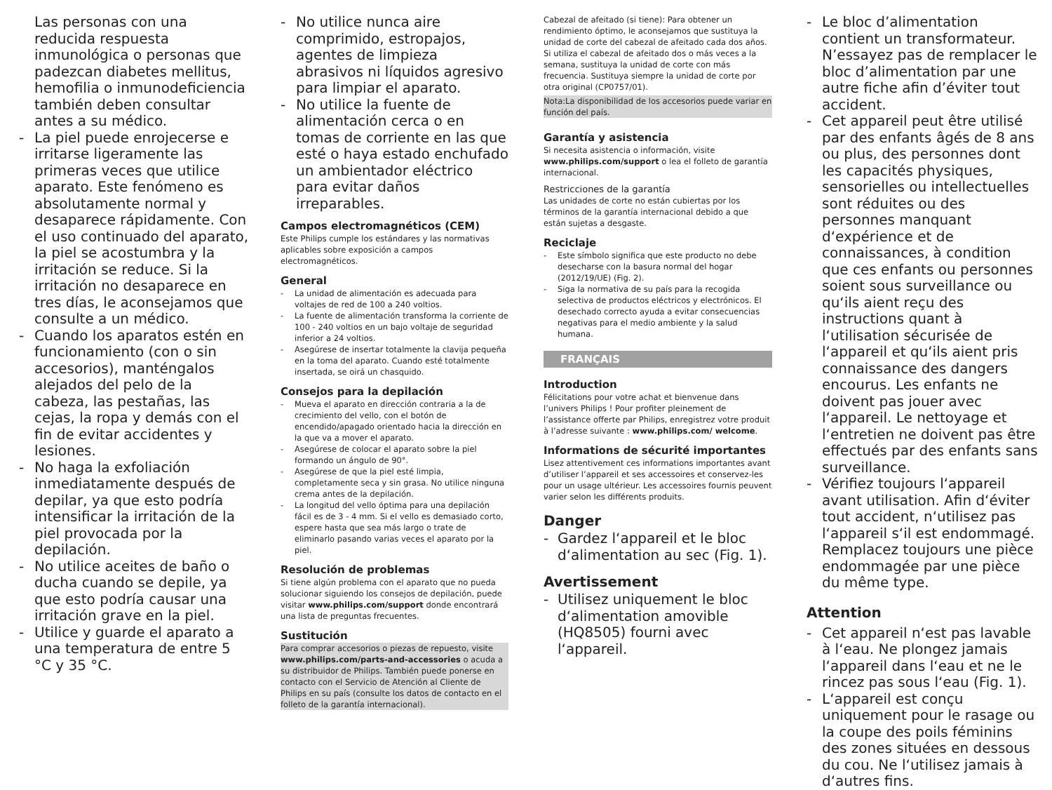Las personas con una reducida respuesta inmunológica o personas que padezcan diabetes mellitus, hemofilia o inmunodeficiencia también deben consultar antes a su médico.
- La piel puede enrojecerse e irritarse ligeramente las primeras veces que utilice aparato. Este fenómeno es absolutamente normal y desaparece rápidamente. Con el uso continuado del aparato, la piel se acostumbra y la irritación se reduce. Si la irritación no desaparece en tres días, le aconsejamos que consulte a un médico.
- Cuando los aparatos estén en funcionamiento (con o sin accesorios), manténgalos alejados del pelo de la cabeza, las pestañas, las cejas, la ropa y demás con el fin de evitar accidentes y lesiones.
- No haga la exfoliación inmediatamente después de depilar, ya que esto podría intensificar la irritación de la piel provocada por la depilación.
- No utilice aceites de baño o ducha cuando se depile, ya que esto podría causar una irritación grave en la piel.
- Utilice y guarde el aparato a una temperatura de entre 5 °C y 35 °C.
- No utilice nunca aire comprimido, estropajos, agentes de limpieza abrasivos ni líquidos agresivo para limpiar el aparato.
- No utilice la fuente de alimentación cerca o en tomas de corriente en las que esté o haya estado enchufado un ambientador eléctrico para evitar daños irreparables.
Campos electromagnéticos (CEM)
Este Philips cumple los estándares y las normativas aplicables sobre exposición a campos electromagnéticos.
General
- La unidad de alimentación es adecuada para voltajes de red de 100 a 240 voltios.
- La fuente de alimentación transforma la corriente de 100 - 240 voltios en un bajo voltaje de seguridad inferior a 24 voltios.
- Asegúrese de insertar totalmente la clavija pequeña en la toma del aparato. Cuando esté totalmente insertada, se oirá un chasquido.
Consejos para la depilación
- Mueva el aparato en dirección contraria a la de crecimiento del vello, con el botón de encendido/apagado orientado hacia la dirección en la que va a mover el aparato.
- Asegúrese de colocar el aparato sobre la piel formando un ángulo de 90°.
- Asegúrese de que la piel esté limpia, completamente seca y sin grasa. No utilice ninguna crema antes de la depilación.
- La longitud del vello óptima para una depilación fácil es de 3 - 4 mm. Si el vello es demasiado corto, espere hasta que sea más largo o trate de eliminarlo pasando varias veces el aparato por la piel.
Resolución de problemas
Si tiene algún problema con el aparato que no pueda solucionar siguiendo los consejos de depilación, puede visitar www.philips.com/support donde encontrará una lista de preguntas frecuentes.
Sustitución
Para comprar accesorios o piezas de repuesto, visite www.philips.com/parts-and-accessories o acuda a su distribuidor de Philips. También puede ponerse en contacto con el Servicio de Atención al Cliente de Philips en su país (consulte los datos de contacto en el folleto de la garantía internacional).
Cabezal de afeitado (si tiene): Para obtener un rendimiento óptimo, le aconsejamos que sustituya la unidad de corte del cabezal de afeitado cada dos años. Si utiliza el cabezal de afeitado dos o más veces a la semana, sustituya la unidad de corte con más frecuencia. Sustituya siempre la unidad de corte por otra original (CP0757/01).
Nota:La disponibilidad de los accesorios puede variar en función del país.
Garantía y asistencia
Si necesita asistencia o información, visite www.philips.com/support o lea el folleto de garantía internacional.
Restricciones de la garantía
Las unidades de corte no están cubiertas por los términos de la garantía internacional debido a que están sujetas a desgaste.
Reciclaje
- Este símbolo significa que este producto no debe desecharse con la basura normal del hogar (2012/19/UE) (Fig. 2).
- Siga la normativa de su país para la recogida selectiva de productos eléctricos y electrónicos. El desechado correcto ayuda a evitar consecuencias negativas para el medio ambiente y la salud humana.
FRANÇAIS
Introduction
Félicitations pour votre achat et bienvenue dans l’univers Philips ! Pour profiter pleinement de l’assistance offerte par Philips, enregistrez votre produit à l’adresse suivante : www.philips.com/ welcome.
Informations de sécurité importantes
Lisez attentivement ces informations importantes avant d’utiliser l’appareil et ses accessoires et conservez-les pour un usage ultérieur. Les accessoires fournis peuvent varier selon les différents produits.
Danger
- Gardez l‘appareil et le bloc d‘alimentation au sec (Fig. 1).
Avertissement
- Utilisez uniquement le bloc d‘alimentation amovible (HQ8505) fourni avec l‘appareil.
- Le bloc d’alimentation contient un transformateur. N’essayez pas de remplacer le bloc d’alimentation par une autre fiche afin d’éviter tout accident.
- Cet appareil peut être utilisé par des enfants âgés de 8 ans ou plus, des personnes dont les capacités physiques, sensorielles ou intellectuelles sont réduites ou des personnes manquant d‘expérience et de connaissances, à condition que ces enfants ou personnes soient sous surveillance ou qu‘ils aient reçu des instructions quant à l‘utilisation sécurisée de l‘appareil et qu‘ils aient pris connaissance des dangers encourus. Les enfants ne doivent pas jouer avec l‘appareil. Le nettoyage et l‘entretien ne doivent pas être effectués par des enfants sans surveillance.
- Vérifiez toujours l‘appareil avant utilisation. Afin d‘éviter tout accident, n‘utilisez pas l‘appareil s‘il est endommagé. Remplacez toujours une pièce endommagée par une pièce du même type.
Attention
- Cet appareil n‘est pas lavable à l‘eau. Ne plongez jamais l‘appareil dans l‘eau et ne le rincez pas sous l‘eau (Fig. 1).
- L‘appareil est conçu uniquement pour le rasage ou la coupe des poils féminins des zones situées en dessous du cou. Ne l‘utilisez jamais à d‘autres fins.